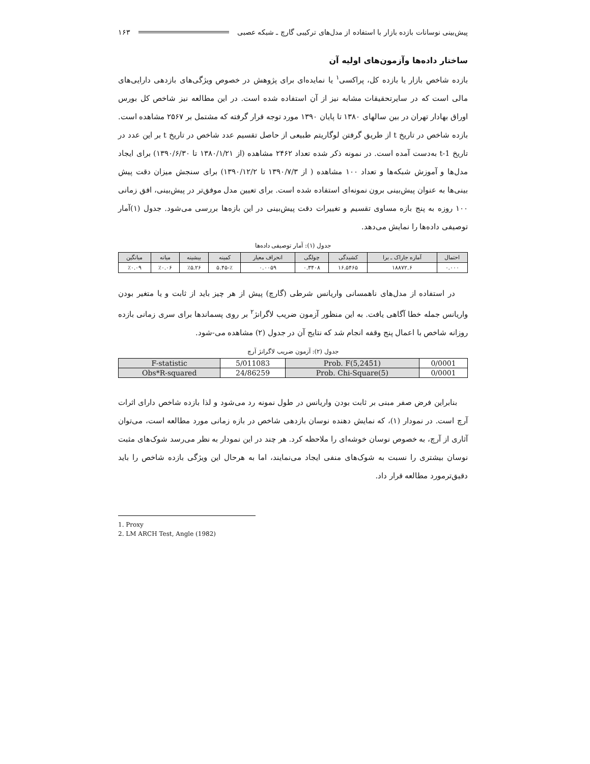پیش‌بینی نوسانات بازده بازار با استفاده از مدل‌های ترکیبی گارچ ـ شبکه عصبی ۱۶۳
ساختار داده‌ها وآزمون‌های اولیه آن
بازده شاخص بازار یا بازده کل، پراکسی<sup>۱</sup> یا نمایده‌ای برای پژوهش در خصوص ویژگی‌های بازدهی دارایی‌های مالی است که در سایرتحقیقات مشابه نیز از آن استفاده شده است. در این مطالعه نیز شاخص کل بورس اوراق بهادار تهران در بین سالهای ۱۳۸۰ تا پایان ۱۳۹۰ مورد توجه قرار گرفته که مشتمل بر ۲۵۶۷ مشاهده است. بازده شاخص در تاریخ t از طریق گرفتن لوگاریتم طبیعی از حاصل تقسیم عدد شاخص در تاریخ t بر این عدد در تاریخ t-1 به‌دست آمده است. در نمونه ذکر شده تعداد ۲۴۶۲ مشاهده (از ۱۳۸۰/۱/۲۱ تا ۱۳۹۰/۶/۳۰) برای ایجاد مدل‌ها و آموزش شبکه‌ها و تعداد ۱۰۰ مشاهده ( از ۱۳۹۰/۷/۳ تا ۱۳۹۰/۱۲/۲) برای سنجش میزان دقت پیش بینی‌ها به عنوان پیش‌بینی برون نمونه‌ای استفاده شده است. برای تعیین مدل موفق‌تر در پیش‌بینی، افق زمانی ۱۰۰ روزه به پنج بازه مساوی تقسیم و تغییرات دقت پیش‌بینی در این بازه‌ها بررسی می‌شود. جدول (۱)آمار توصیفی داده‌ها را نمایش می‌دهد.
جدول (۱): آمار توصیفی داده‌ها
| احتمال | آماره جاراک ـ برا | کشیدگی | چولگی | انحراف معیار | کمینه | بیشینه | میانه | میانگین |
| --- | --- | --- | --- | --- | --- | --- | --- | --- |
| ۰.۰۰۰ | ۱۸۸۷۲.۶ | ۱۶.۵۴۶۵ | ۰.۳۴۰۸ | ۰.۰۰۵۹ | ٪-۵.۴۵ | ٪۵.۲۶ | ٪۰.۰۶ | ٪۰.۰۹ |
در استفاده از مدل‌های ناهمسانی واریانس شرطی (گارچ) پیش از هر چیز باید از ثابت و یا متغیر بودن واریانس جمله خطا آگاهی یافت. به این منظور آزمون ضریب لاگرانژ<sup>۲</sup> بر روی پسماندها برای سری زمانی بازده روزانه شاخص با اعمال پنج وقفه انجام شد که نتایج آن در جدول (۲) مشاهده می-شود.
جدول (۲): آزمون ضریب لاگرانژ آرچ
| F-statistic | 5/011083 | Prob. F(5,2451) | 0/0001 |
| Obs*R-squared | 24/86259 | Prob. Chi-Square(5) | 0/0001 |
بنابراین فرض صفر مبنی بر ثابت بودن واریانس در طول نمونه رد می‌شود و لذا بازده شاخص دارای اثرات آرچ است. در نمودار (۱)، که نمایش دهنده نوسان بازدهی شاخص در بازه زمانی مورد مطالعه است، می‌توان آثاری از آرچ، به خصوص نوسان خوشه‌ای را ملاحظه کرد. هر چند در این نمودار به نظر می‌رسد شوک‌های مثبت نوسان بیشتری را نسبت به شوک‌های منفی ایجاد می‌نمایند، اما به هرحال این ویژگی بازده شاخص را باید دقیق‌ترمورد مطالعه قرار داد.
1. Proxy
2. LM ARCH Test, Angle (1982)